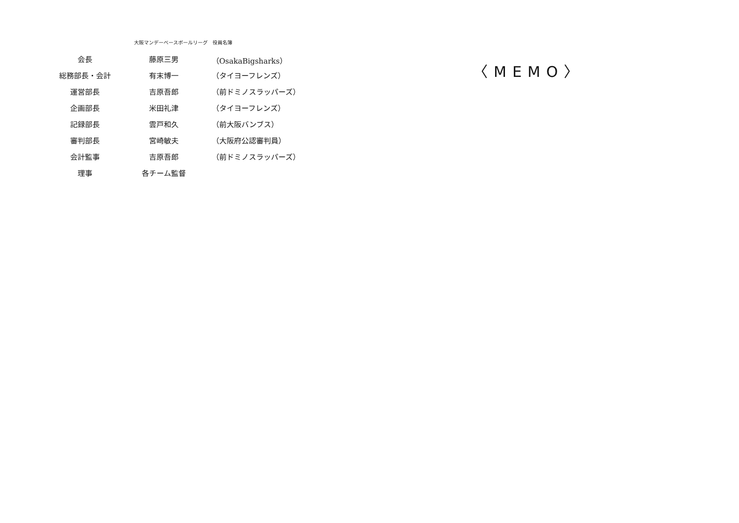大阪マンデーベースボールリーグ　役員名簿
| 会長 | 藤原三男 | （OsakaBigsharks） |
| 総務部長・会計 | 有末博一 | （タイヨーフレンズ） |
| 運営部長 | 吉原吾郎 | （前ドミノスラッパーズ） |
| 企画部長 | 米田礼津 | （タイヨーフレンズ） |
| 記録部長 | 雲戸和久 | （前大阪バンブス） |
| 審判部長 | 宮崎敏夫 | （大阪府公認審判員） |
| 会計監事 | 吉原吾郎 | （前ドミノスラッパーズ） |
| 理事 | 各チーム監督 | |
〈MEMO〉